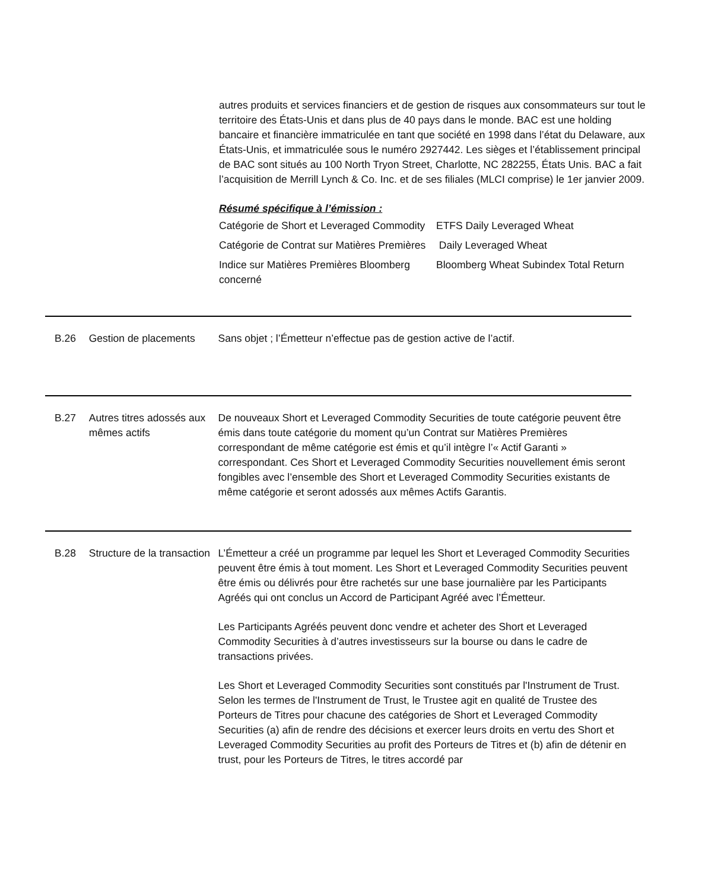autres produits et services financiers et de gestion de risques aux consommateurs sur tout le territoire des États-Unis et dans plus de 40 pays dans le monde. BAC est une holding bancaire et financière immatriculée en tant que société en 1998 dans l’état du Delaware, aux États-Unis, et immatriculée sous le numéro 2927442. Les sièges et l’établissement principal de BAC sont situés au 100 North Tryon Street, Charlotte, NC 282255, États Unis. BAC a fait l’acquisition de Merrill Lynch & Co. Inc. et de ses filiales (MLCI comprise) le 1er janvier 2009.
Résumé spécifique à l’émission :
| Catégorie de Short et Leveraged Commodity | ETFS Daily Leveraged Wheat |
| Catégorie de Contrat sur Matières Premières | Daily Leveraged Wheat |
| Indice sur Matières Premières Bloomberg concerné | Bloomberg Wheat Subindex Total Return |
B.26 Gestion de placements
Sans objet ; l’Émetteur n’effectue pas de gestion active de l’actif.
B.27 Autres titres adossés aux mêmes actifs
De nouveaux Short et Leveraged Commodity Securities de toute catégorie peuvent être émis dans toute catégorie du moment qu’un Contrat sur Matières Premières correspondant de même catégorie est émis et qu’il intègre l’« Actif Garanti » correspondant. Ces Short et Leveraged Commodity Securities nouvellement émis seront fongibles avec l’ensemble des Short et Leveraged Commodity Securities existants de même catégorie et seront adossés aux mêmes Actifs Garantis.
B.28 Structure de la transaction
L’Émetteur a créé un programme par lequel les Short et Leveraged Commodity Securities peuvent être émis à tout moment. Les Short et Leveraged Commodity Securities peuvent être émis ou délivrés pour être rachetés sur une base journalière par les Participants Agréés qui ont conclus un Accord de Participant Agréé avec l’Émetteur.
Les Participants Agréés peuvent donc vendre et acheter des Short et Leveraged Commodity Securities à d’autres investisseurs sur la bourse ou dans le cadre de transactions privées.
Les Short et Leveraged Commodity Securities sont constitués par l'Instrument de Trust. Selon les termes de l'Instrument de Trust, le Trustee agit en qualité de Trustee des Porteurs de Titres pour chacune des catégories de Short et Leveraged Commodity Securities (a) afin de rendre des décisions et exercer leurs droits en vertu des Short et Leveraged Commodity Securities au profit des Porteurs de Titres et (b) afin de détenir en trust, pour les Porteurs de Titres, le titres accordé par